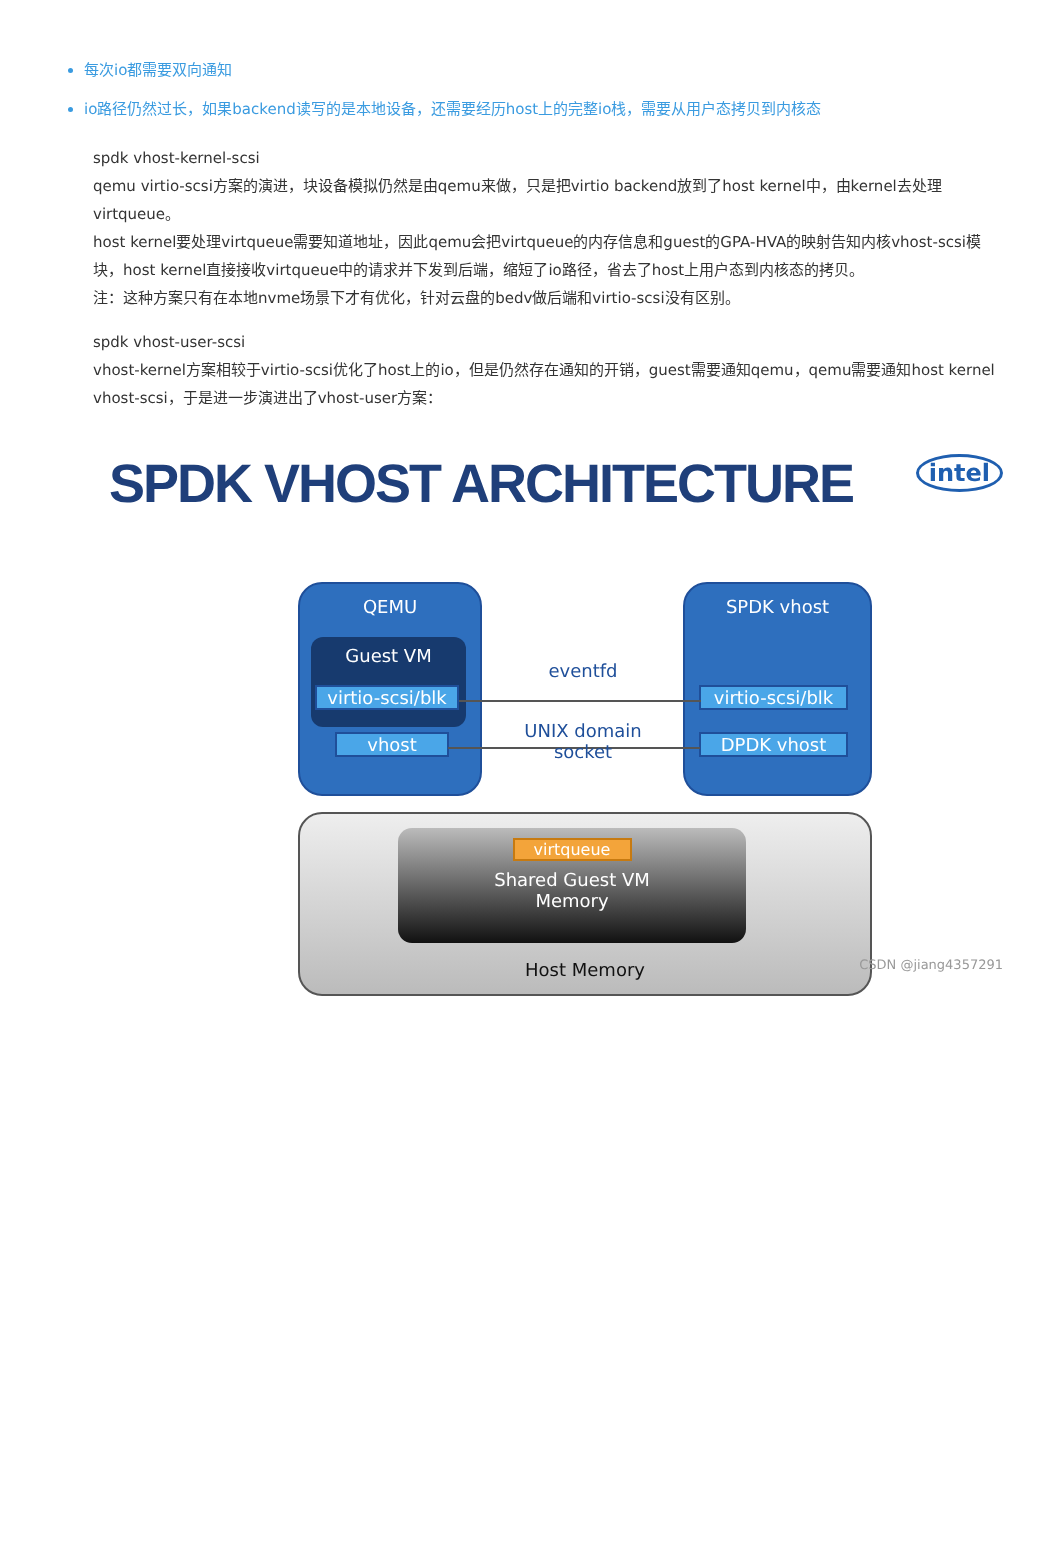每次io都需要双向通知
io路径仍然过长，如果backend读写的是本地设备，还需要经历host上的完整io栈，需要从用户态拷贝到内核态
spdk vhost-kernel-scsi
qemu virtio-scsi方案的演进，块设备模拟仍然是由qemu来做，只是把virtio backend放到了host kernel中，由kernel去处理virtqueue。
host kernel要处理virtqueue需要知道地址，因此qemu会把virtqueue的内存信息和guest的GPA-HVA的映射告知内核vhost-scsi模块，host kernel直接接收virtqueue中的请求并下发到后端，缩短了io路径，省去了host上用户态到内核态的拷贝。
注：这种方案只有在本地nvme场景下才有优化，针对云盘的bedv做后端和virtio-scsi没有区别。
spdk vhost-user-scsi
vhost-kernel方案相较于virtio-scsi优化了host上的io，但是仍然存在通知的开销，guest需要通知qemu，qemu需要通知host kernel vhost-scsi，于是进一步演进出了vhost-user方案：
SPDK VHOST ARCHITECTURE
intel
QEMU
Guest VM
virtio-scsi/blk
vhost
SPDK vhost
virtio-scsi/blk
DPDK vhost
eventfd
UNIX domain
socket
Host Memory
virtqueue
Shared Guest VM
Memory
CSDN @jiang4357291